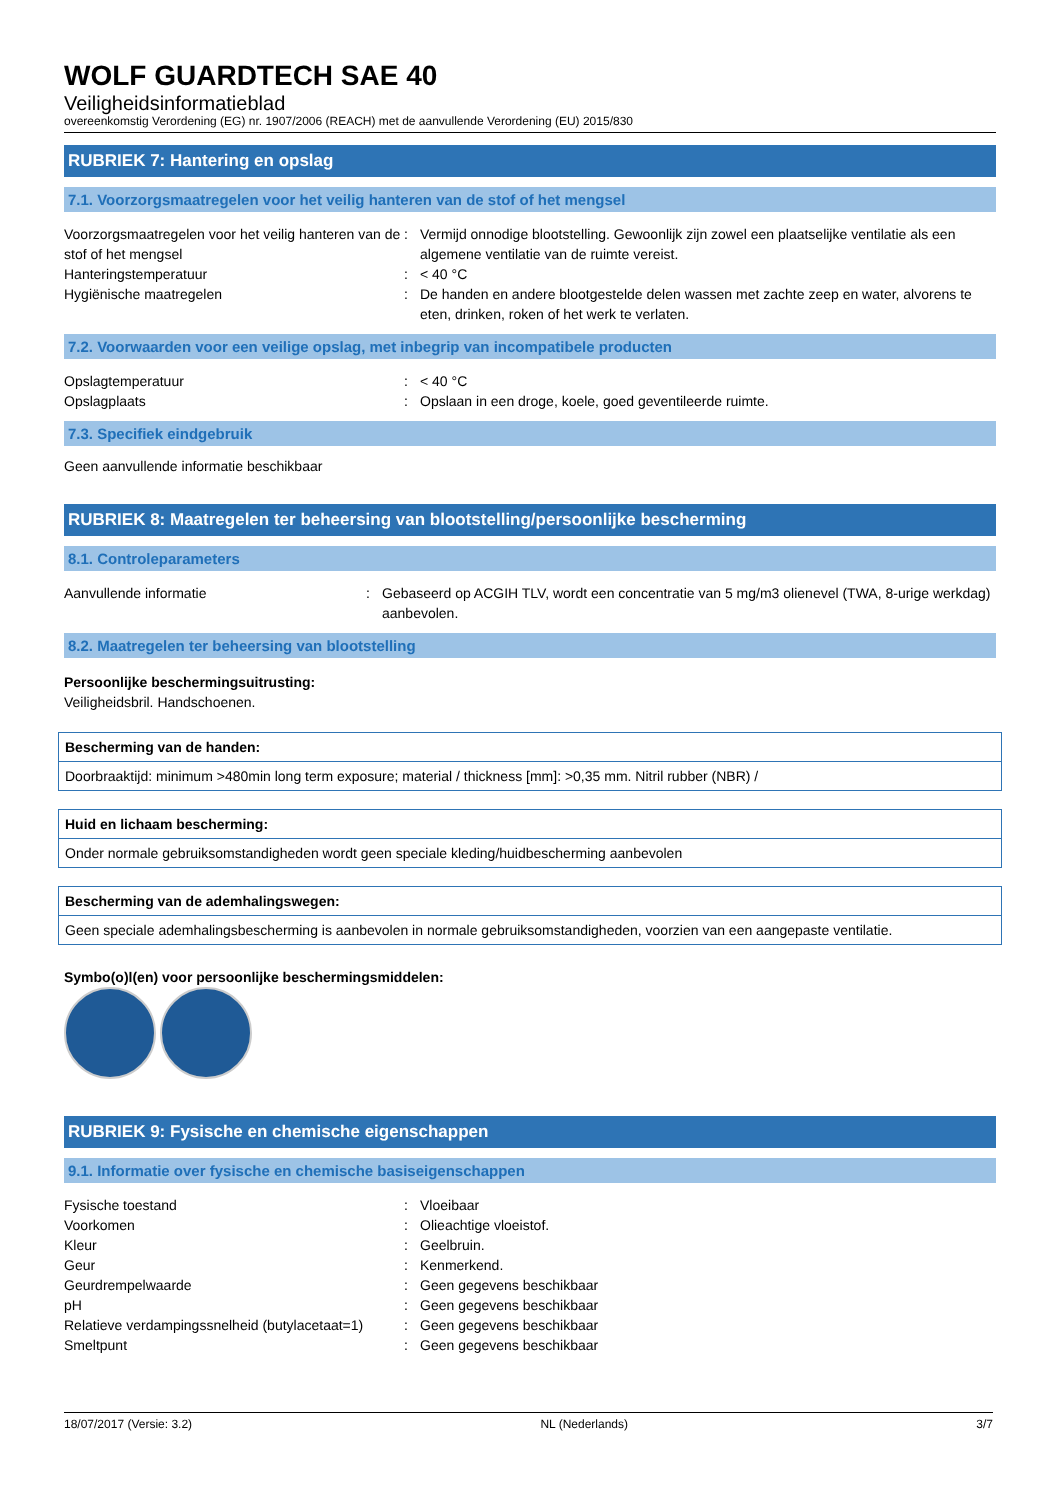WOLF GUARDTECH SAE 40
Veiligheidsinformatieblad
overeenkomstig Verordening (EG) nr. 1907/2006 (REACH) met de aanvullende Verordening (EU) 2015/830
RUBRIEK 7: Hantering en opslag
7.1. Voorzorgsmaatregelen voor het veilig hanteren van de stof of het mengsel
| Voorzorgsmaatregelen voor het veilig hanteren van de stof of het mengsel | : | Vermijd onnodige blootstelling. Gewoonlijk zijn zowel een plaatselijke ventilatie als een algemene ventilatie van de ruimte vereist. |
| Hanteringstemperatuur | : | < 40 °C |
| Hygiënische maatregelen | : | De handen en andere blootgestelde delen wassen met zachte zeep en water, alvorens te eten, drinken, roken of het werk te verlaten. |
7.2. Voorwaarden voor een veilige opslag, met inbegrip van incompatibele producten
| Opslagtemperatuur | : | < 40 °C |
| Opslagplaats | : | Opslaan in een droge, koele, goed geventileerde ruimte. |
7.3. Specifiek eindgebruik
Geen aanvullende informatie beschikbaar
RUBRIEK 8: Maatregelen ter beheersing van blootstelling/persoonlijke bescherming
8.1. Controleparameters
| Aanvullende informatie | : | Gebaseerd op ACGIH TLV, wordt een concentratie van 5 mg/m3 olienevel (TWA, 8-urige werkdag) aanbevolen. |
8.2. Maatregelen ter beheersing van blootstelling
Persoonlijke beschermingsuitrusting:
Veiligheidsbril. Handschoenen.
Bescherming van de handen:
Doorbraaktijd: minimum >480min long term exposure; material / thickness [mm]: >0,35 mm. Nitril rubber (NBR) /
Huid en lichaam bescherming:
Onder normale gebruiksomstandigheden wordt geen speciale kleding/huidbescherming aanbevolen
Bescherming van de ademhalingswegen:
Geen speciale ademhalingsbescherming is aanbevolen in normale gebruiksomstandigheden, voorzien van een aangepaste ventilatie.
Symbo(o)l(en) voor persoonlijke beschermingsmiddelen:
RUBRIEK 9: Fysische en chemische eigenschappen
9.1. Informatie over fysische en chemische basiseigenschappen
| Fysische toestand | : | Vloeibaar |
| Voorkomen | : | Olieachtige vloeistof. |
| Kleur | : | Geelbruin. |
| Geur | : | Kenmerkend. |
| Geurdrempelwaarde | : | Geen gegevens beschikbaar |
| pH | : | Geen gegevens beschikbaar |
| Relatieve verdampingssnelheid (butylacetaat=1) | : | Geen gegevens beschikbaar |
| Smeltpunt | : | Geen gegevens beschikbaar |
18/07/2017 (Versie: 3.2) NL (Nederlands) 3/7